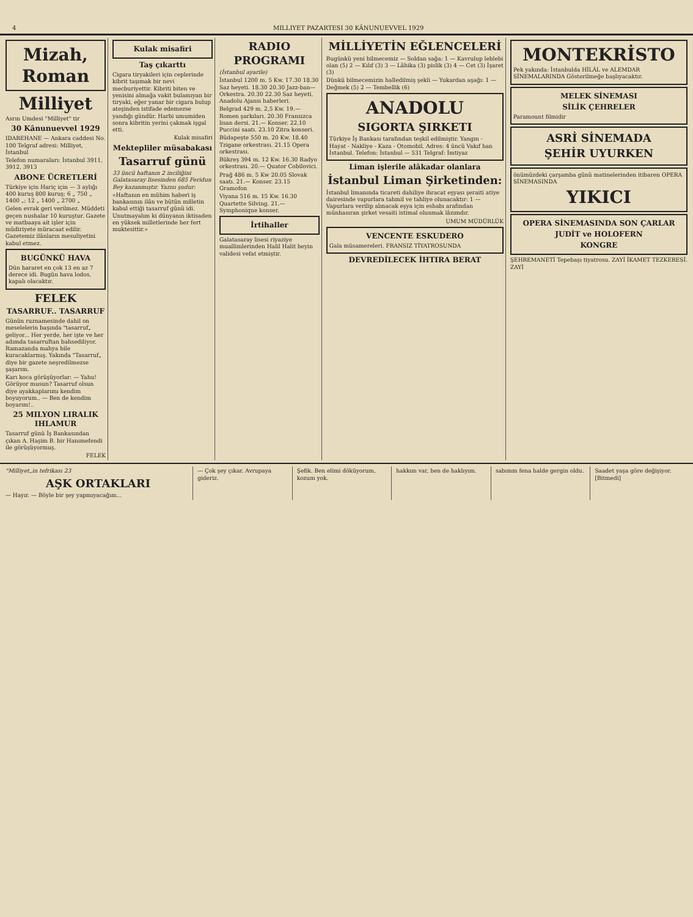4 MILLIYET PAZARTESI 30 KÂNUNUEVVEL 1929
Mizah, Roman
Milliyet
Asrın Umdesi "Milliyet" tir
30 Kânunuevvel 1929
IDAREHANE — Ankara caddesi No. 100 Telgraf adresi: Milliyet, İstanbul
Telefon numaraları: İstanbul 3911, 3912, 3913
ABONE ÜCRETLERİ
Türkiye için Hariç için — 3 aylığı 400 kuruş 800 kuruş; 6 „ 750 „ 1400 „; 12 „ 1400 „ 2700 „
Gelen evrak geri verilmez. Müddeti geçen nushalar 10 kuruştur. Gazete ve matbaaya ait işler için müdiriyete müracaat edilir. Gazetemiz ilânların mesuliyetini kabul etmez.
BUGÜNKÜ HAVA
Dün hararet en çok 13 en az 7 derece idi. Bugün hava lodos, kapalı olacaktır.
FELEK
TASARRUF.. TASARRUF
Günün ruznamesinde dahil on meselelerin başında "tasarruf„ geliyor... Her yerde, her işte ve her adımda tasarruftan bahsediliyor. Ramazanda mahya bile kuracaklarmış. Yakında "Tasarruf„ diye bir gazete neşredilmezse şaşarım.
Karı koca görüşüyorlar: — Yahu! Görüyor musun? Tasarruf olsun diye ayakkaplarımı kendim boyuyorum.. — Ben de kendim boyarım!..
25 MILYON LIRALIK IHLAMUR
Tasarruf günü İş Bankasından çıkan A. Haşim B. bir Hanımefendi ile görüşüyormuş.
FELEK
Kulak misafiri
Taş çıkarttı
Cigara tiryakileri için ceplerinde kibrit taşımak bir nevi mecburiyettir. Kibriti biten ve yenisini almağa vakit bulamıyan bir tiryaki, eğer yanar bir cigara bulup ateşinden istifade edemezse yandığı gündür. Harbi umumiden sonra kibritin yerini çakmak işgal etti.
Kulak misafiri
Mektepliler müsabakası
Tasarruf günü
33 üncü haftanın 2 inciliğini Galatasaray lisesinden 685 Feridun Bey kazanmıştır. Yazısı şudur:
«Haftanın en mühim haberi iş bankasının ilân ve bütün milletin kabul ettiği tasarruf günü idi. Unutmayalım ki dünyanın iktisaden en yüksek milletlerinde her fert muktesittir.»
RADIO PROGRAMI
(İstanbul ayarile)
İstanbul 1200 m. 5 Kw. 17.30 18.30 Saz heyeti. 18.30 20.30 Jazz-ban— Orkestra. 20.30 22.30 Saz heyeti, Anadolu Ajansı haberleri.
Belgrad 429 m. 2,5 Kw. 19.— Romen şarkıları. 20.30 Fransızca lisan dersi. 21.— Konser. 22.10 Puccini saatı. 23.10 Zitra konseri.
Büdapeşte 550 m. 20 Kw. 18.40 Tzigane orkestrası. 21.15 Opera orkestrası.
Bükreş 394 m. 12 Kw. 16.30 Radyo orkestrası. 20.— Quator Cobilovici.
Prağ 486 m. 5 Kw 20.05 Slovak saatı. 21.— Konser. 23.15 Gramofon
Viyana 516 m. 15 Kw. 16.30 Quartette Silving. 21.— Symphonique konser.
İrtihaller
Galatasaray lisesi riyaziye muallimlerinden Halil Halit beyin validesi vefat etmiştir.
MİLLİYETİN EĞLENCELERİ
Bugünkü yeni bilmecemiz — Soldan sağa: 1 — Kavrulup leblebi olan (5) 2 — Kılıf (3) 3 — Lâhika (3) pislik (3) 4 — Cet (3) İşaret (3)
Dünkü bilmecemizin halledilmiş şekli — Yukardan aşağı: 1 — Değmek (5) 2 — Tembellik (6)
ANADOLU
SIGORTA ŞIRKETI
Türkiye İş Bankası tarafından teşkil edilmiştir. Yangın - Hayat - Nakliye - Kaza - Otomobil. Adres: 4 üncü Vakıf han İstanbul. Telefon: İstanbul — 531 Telgraf: İmtiyaz
Liman işlerile alâkadar olanlara
İstanbul Liman Şirketinden:
İstanbul limanında ticareti dahiliye ihracat eşyası şeraiti atiye dairesinde vapurlara tahmil ve tahliye olunacaktır: 1 — Vapurlara verilip alınacak eşya için eshabı arafından münhasıran şirket vesaiti istimal olunmak lâzımdır.
UMUM MÜDÜRLÜK
VENCENTE ESKUDERO
Gala müsamereleri. FRANSIZ TİYATROSUNDA
DEVREDİLECEK İHTIRA BERAT
MONTEKRİSTO
Pek yakında: İstanbulda HİLÂL ve ALEMDAR SİNEMALARINDA Gösterilmeğe başlıyacaktır.
MELEK SİNEMASI
SİLİK ÇEHRELER
Paramount filmidir
ASRİ SİNEMADA
ŞEHİR UYURKEN
önümüzdeki çarşamba günü matinelerinden itibaren OPERA SİNEMASINDA
YIKICI
OPERA SİNEMASINDA SON ÇARLAR
JUDİT ve HOLOFERN
KONGRE
ŞEHREMANETİ Tepebaşı tiyatrosu. ZAYİ İKAMET TEZKERESİ. ZAYİ
"Milliyet„in tefrikası 23
AŞK ORTAKLARI
— Hayır. — Böyle bir şey yapmıyacağım...
— Çok şey çıkar. Avrupaya gideriz.
Şefik. Ben elimi döküyorum, kozum yok.
hakkım var, ben de haklıyım. sabımm fena halde gergin oldu. Saadet yaşa göre değişiyor. [Bitmedi]